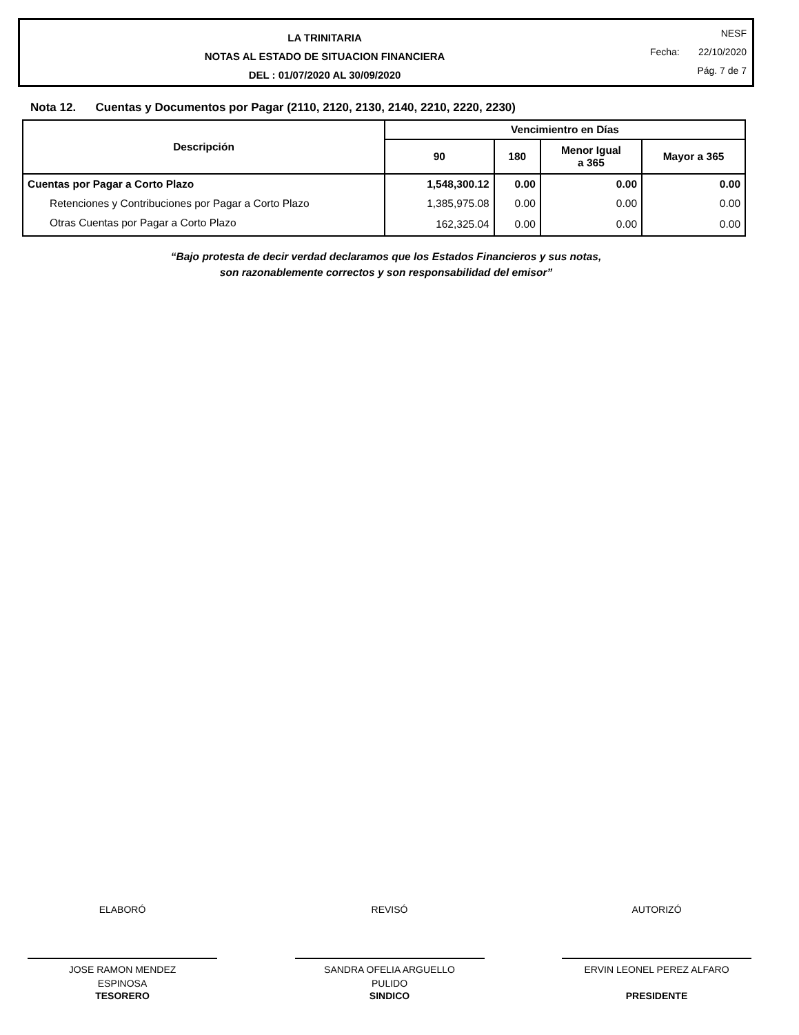LA TRINITARIA
NOTAS AL ESTADO DE SITUACION FINANCIERA
DEL : 01/07/2020 AL 30/09/2020
NESF
Fecha: 22/10/2020
Pág. 7 de 7
Nota 12. Cuentas y Documentos por Pagar (2110, 2120, 2130, 2140, 2210, 2220, 2230)
| Descripción | Vencimientro en Días | | | |
| --- | --- | --- | --- | --- |
| | 90 | 180 | Menor Igual a 365 | Mayor a 365 |
| Cuentas por Pagar a Corto Plazo | 1,548,300.12 | 0.00 | 0.00 | 0.00 |
| Retenciones y Contribuciones por Pagar a Corto Plazo | 1,385,975.08 | 0.00 | 0.00 | 0.00 |
| Otras Cuentas por Pagar a Corto Plazo | 162,325.04 | 0.00 | 0.00 | 0.00 |
“Bajo protesta de decir verdad declaramos que los Estados Financieros y sus notas,
son razonablemente correctos y son responsabilidad del emisor”
ELABORÓ
JOSE RAMON MENDEZ
ESPINOSA
TESORERO
REVISÓ
SANDRA OFELIA ARGUELLO
PULIDO
SINDICO
AUTORIZÓ
ERVIN LEONEL PEREZ ALFARO
PRESIDENTE